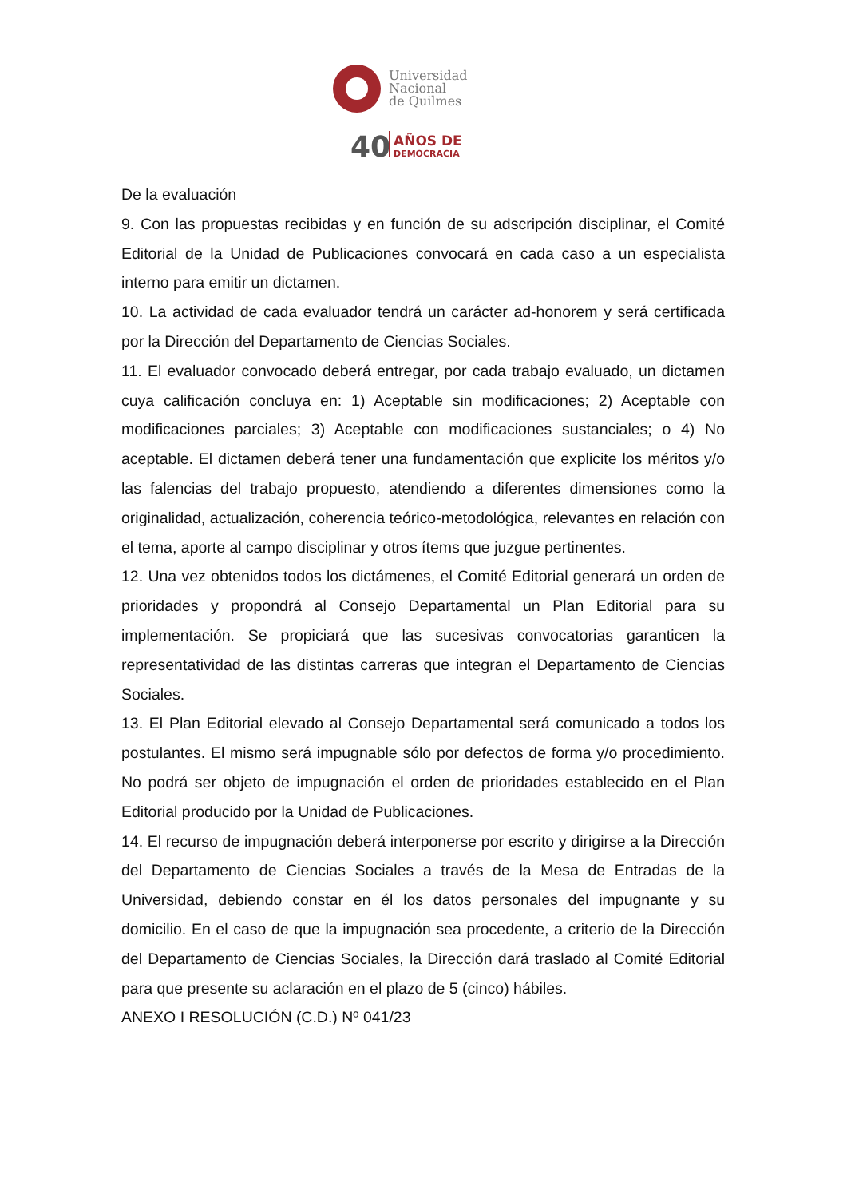Universidad
Nacional
de Quilmes
40
AÑOS DE
DEMOCRACIA
De la evaluación
9. Con las propuestas recibidas y en función de su adscripción disciplinar, el Comité Editorial de la Unidad de Publicaciones convocará en cada caso a un especialista interno para emitir un dictamen.
10. La actividad de cada evaluador tendrá un carácter ad-honorem y será certificada por la Dirección del Departamento de Ciencias Sociales.
11. El evaluador convocado deberá entregar, por cada trabajo evaluado, un dictamen cuya calificación concluya en: 1) Aceptable sin modificaciones; 2) Aceptable con modificaciones parciales; 3) Aceptable con modificaciones sustanciales; o 4) No aceptable. El dictamen deberá tener una fundamentación que explicite los méritos y/o las falencias del trabajo propuesto, atendiendo a diferentes dimensiones como la originalidad, actualización, coherencia teórico-metodológica, relevantes en relación con el tema, aporte al campo disciplinar y otros ítems que juzgue pertinentes.
12. Una vez obtenidos todos los dictámenes, el Comité Editorial generará un orden de prioridades y propondrá al Consejo Departamental un Plan Editorial para su implementación. Se propiciará que las sucesivas convocatorias garanticen la representatividad de las distintas carreras que integran el Departamento de Ciencias Sociales.
13. El Plan Editorial elevado al Consejo Departamental será comunicado a todos los postulantes. El mismo será impugnable sólo por defectos de forma y/o procedimiento. No podrá ser objeto de impugnación el orden de prioridades establecido en el Plan Editorial producido por la Unidad de Publicaciones.
14. El recurso de impugnación deberá interponerse por escrito y dirigirse a la Dirección del Departamento de Ciencias Sociales a través de la Mesa de Entradas de la Universidad, debiendo constar en él los datos personales del impugnante y su domicilio. En el caso de que la impugnación sea procedente, a criterio de la Dirección del Departamento de Ciencias Sociales, la Dirección dará traslado al Comité Editorial para que presente su aclaración en el plazo de 5 (cinco) hábiles.
ANEXO I RESOLUCIÓN (C.D.) Nº 041/23